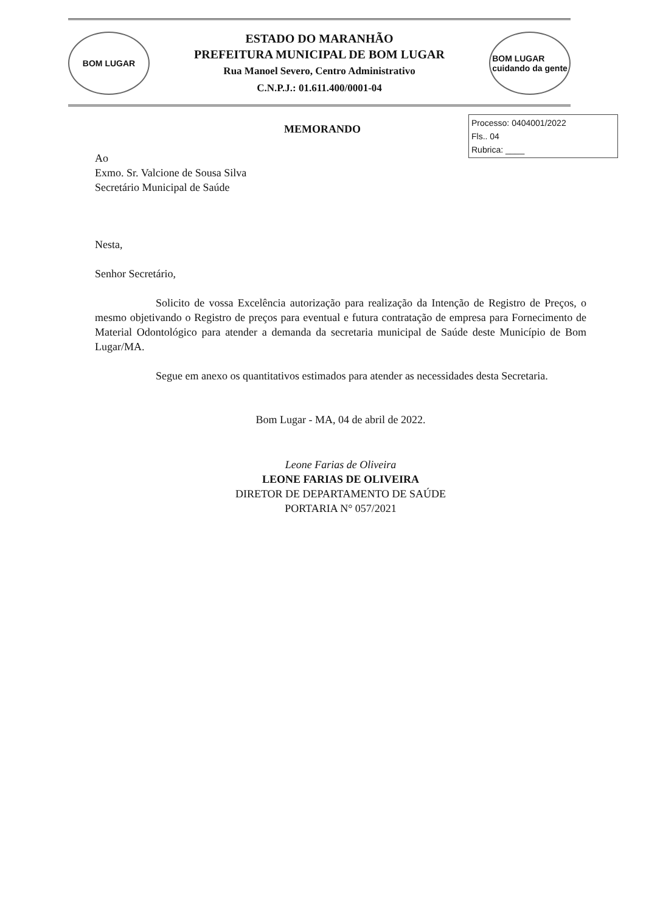BOM LUGAR
ESTADO DO MARANHÃO
PREFEITURA MUNICIPAL DE BOM LUGAR
Rua Manoel Severo, Centro Administrativo
C.N.P.J.: 01.611.400/0001-04
BOM LUGAR
cuidando da gente
Processo: 0404001/2022
Fls.. 04
Rubrica: ____
MEMORANDO
Ao
Exmo. Sr. Valcione de Sousa Silva
Secretário Municipal de Saúde
Nesta,
Senhor Secretário,
Solicito de vossa Excelência autorização para realização da Intenção de Registro de Preços, o mesmo objetivando o Registro de preços para eventual e futura contratação de empresa para Fornecimento de Material Odontológico para atender a demanda da secretaria municipal de Saúde deste Município de Bom Lugar/MA.
Segue em anexo os quantitativos estimados para atender as necessidades desta Secretaria.
Bom Lugar - MA, 04 de abril de 2022.
Leone Farias de Oliveira
LEONE FARIAS DE OLIVEIRA
DIRETOR DE DEPARTAMENTO DE SAÚDE
PORTARIA N° 057/2021